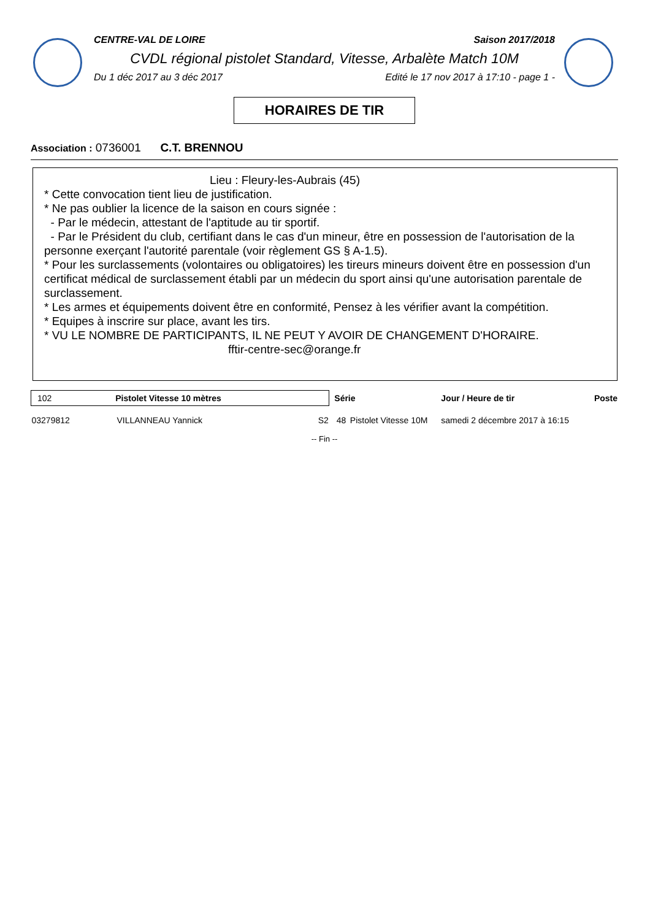CENTRE-VAL DE LOIRE Saison 2017/2018
CVDL régional pistolet Standard, Vitesse, Arbalète Match 10M
Du 1 déc 2017 au 3 déc 2017 Edité le 17 nov 2017 à 17:10 - page 1 -
HORAIRES DE TIR
Association : 0736001 C.T. BRENNOU
Lieu : Fleury-les-Aubrais (45)
* Cette convocation tient lieu de justification.
* Ne pas oublier la licence de la saison en cours signée :
- Par le médecin, attestant de l'aptitude au tir sportif.
- Par le Président du club, certifiant dans le cas d'un mineur, être en possession de l'autorisation de la personne exerçant l'autorité parentale (voir règlement GS § A-1.5).
* Pour les surclassements (volontaires ou obligatoires) les tireurs mineurs doivent être en possession d'un certificat médical de surclassement établi par un médecin du sport ainsi qu'une autorisation parentale de surclassement.
* Les armes et équipements doivent être en conformité, Pensez à les vérifier avant la compétition.
* Equipes à inscrire sur place, avant les tirs.
* VU LE NOMBRE DE PARTICIPANTS, IL NE PEUT Y AVOIR DE CHANGEMENT D'HORAIRE.
fftir-centre-sec@orange.fr
| 102 Pistolet Vitesse 10 mètres | | | Série | | Jour / Heure de tir | Poste |
| --- | --- | --- | --- | --- | --- | --- |
| 03279812 | VILLANNEAU Yannick | S2 | 48 | Pistolet Vitesse 10M | samedi 2 décembre 2017 à 16:15 | |
-- Fin --